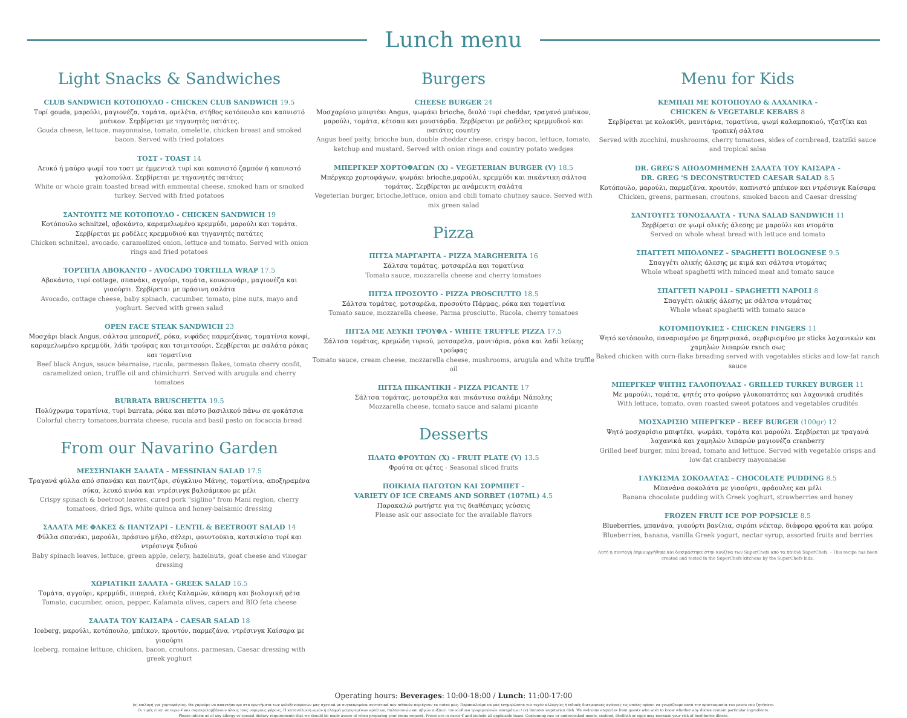Lunch menu
Light Snacks & Sandwiches
CLUB SANDWICH ΚΟΤΟΠΟΥΛΟ - CHICKEN CLUB SANDWICH 19.5
Τυρί gouda, μαρούλι, μαγιονέζα, τομάτα, ομελέτα, στήθος κοτόπουλο και καπνιστό μπέικον. Σερβίρεται με τηγανητές πατάτες.
Gouda cheese, lettuce, mayonnaise, tomato, omelette, chicken breast and smoked bacon. Served with fried potatoes
ΤΟΣΤ - TOAST 14
Λευκό ή μαύρο ψωμί του τοστ με έμμενταλ τυρί και καπνιστό ζαμπόν ή καπνιστό γαλοπούλα. Σερβίρεται με τηγανητές πατάτες
White or whole grain toasted bread with emmental cheese, smoked ham or smoked turkey. Served with fried potatoes
ΣΑΝΤΟΥΙΤΣ ΜΕ ΚΟΤΟΠΟΥΛΟ - CHICKEN SANDWICH 19
Κοτόπουλο schnitzel, αβοκάντο, καραμελωμένο κρεμμύδι, μαρούλι και τομάτα. Σερβίρεται με ροδέλες κρεμμυδιού και τηγανητές πατάτες
Chicken schnitzel, avocado, caramelized onion, lettuce and tomato. Served with onion rings and fried potatoes
ΤΟΡΤΙΓΙΑ ΑΒΟΚΑΝΤΟ - AVOCADO TORTILLA WRAP 17.5
Αβοκάντο, τυρί cottage, σπανάκι, αγγούρι, τομάτα, κουκουνάρι, μαγιονέζα και γιαούρτι. Σερβίρεται με πράσινη σαλάτα
Avocado, cottage cheese, baby spinach, cucumber, tomato, pine nuts, mayo and yoghurt. Served with green salad
OPEN FACE STEAK SANDWICH 23
Μοσχάρι black Angus, σάλτσα μπεαρνέζ, ρόκα, νιφάδες παρμεζάνας, τοματίνια κονφί, καραμελωμένο κρεμμύδι, λάδι τρούφας και τσιμιτσούρι. Σερβίρεται με σαλάτα ρόκας και τοματίνια
Beef black Angus, sauce béarnaise, rucola, parmesan flakes, tomato cherry confit, caramelized onion, truffle oil and chimichurri. Served with arugula and cherry tomatoes
BURRATA BRUSCHETTA 19.5
Πολύχρωμα τοματίνια, τυρί burrata, ρόκα και πέστο βασιλικού πάνω σε φοκάτσια
Colorful cherry tomatoes,burrata cheese, rucola and basil pesto on focaccia bread
From our Navarino Garden
ΜΕΣΣΗΝΙΑΚΗ ΣΑΛΑΤΑ - MESSINIAN SALAD 17.5
Τραγανά φύλλα από σπανάκι και παντζάρι, σύγκλινο Μάνης, τοματίνια, αποξηραμένα σύκα, λευκό κινόα και ντρέσινγκ βαλσάμικου με μέλι
Crispy spinach & beetroot leaves, cured pork "siglino" from Mani region, cherry tomatoes, dried figs, white quinoa and honey-balsamic dressing
ΣΑΛΑΤΑ ΜΕ ΦΑΚΕΣ & ΠΑΝΤΖΑΡΙ - LENTIL & BEETROOT SALAD 14
Φύλλα σπανάκι, μαρούλι, πράσινο μήλο, σέλερι, φουντούκια, κατσικίσιο τυρί και ντρέσινγκ ξυδιού
Baby spinach leaves, lettuce, green apple, celery, hazelnuts, goat cheese and vinegar dressing
ΧΩΡΙΑΤΙΚΗ ΣΑΛΑΤΑ - GREEK SALAD 16.5
Τομάτα, αγγούρι, κρεμμύδι, πιπεριά, ελιές Καλαμών, κάπαρη και βιολογική φέτα
Tomato, cucumber, onion, pepper, Kalamata olives, capers and BIO feta cheese
ΣΑΛΑΤΑ ΤΟΥ ΚΑΙΣΑΡΑ - CAESAR SALAD 18
Iceberg, μαρούλι, κοτόπουλο, μπέικον, κρουτόν, παρμεζάνα, ντρέσινγκ Καίσαρα με γιαούρτι
Iceberg, romaine lettuce, chicken, bacon, croutons, parmesan, Caesar dressing with greek yoghurt
Burgers
CHEESE BURGER 24
Μοσχαρίσιο μπιφτέκι Angus, ψωμάκι brioche, διπλό τυρί cheddar, τραγανό μπέικον, μαρούλι, τομάτα, κέτσαπ και μουστάρδα. Σερβίρεται με ροδέλες κρεμμυδιού και πατάτες country
Angus beef patty, brioche bun, double cheddar cheese, crispy bacon, lettuce, tomato, ketchup and mustard. Served with onion rings and country potato wedges
ΜΠΕΡΓΚΕΡ ΧΟΡΤΟΦΑΓΩΝ (Χ) - VEGETERIAN BURGER (V) 18.5
Μπέργκερ χορτοφάγων, ψωμάκι brioche,μαρούλι, κρεμμύδι και πικάντικη σάλτσα τομάτας. Σερβίρεται με ανάμεικτη σαλάτα
Vegeterian burger, brioche,lettuce, onion and chili tomato chutney sauce. Served with mix green salad
Pizza
ΠΙΤΣΑ ΜΑΡΓΑΡΙΤΑ - PIZZA MARGHERITA 16
Σάλτσα τομάτας, μοτσαρέλα και τοματίνια
Tomato sauce, mozzarella cheese and cherry tomatoes
ΠΙΤΣΑ ΠΡΟΣΟΥΤΟ - PIZZA PROSCIUTTO 18.5
Σάλτσα τομάτας, μοτσαρέλα, προσούτο Πάρμας, ρόκα και τοματίνια
Tomato sauce, mozzarella cheese, Parma prosciutto, Rucola, cherry tomatoes
ΠΙΤΣΑ ΜΕ ΛΕΥΚΗ ΤΡΟΥΦΑ - WHITE TRUFFLE PIZZA 17.5
Σάλτσα τομάτας, κρεμώδη τυριού, μοτσαρελα, μανιτάρια, ρόκα και λαδί λεύκης τρούφας
Tomato sauce, cream cheese, mozzarella cheese, mushrooms, arugula and white truffle oil
ΠΙΤΣΑ ΠΙΚΑΝΤΙΚΗ - PIZZA PICANTE 17
Σάλτσα τομάτας, μοτσαρέλα και πικάντικο σαλάμι Νάπολης
Mozzarella cheese, tomato sauce and salami picante
Desserts
ΠΛΑΤΩ ΦΡΟΥΤΩΝ (Χ) - FRUIT PLATE (V) 13.5
Φρούτα σε φέτες - Seasonal sliced fruits
ΠΟΙΚΙΛΙΑ ΠΑΓΩΤΩΝ ΚΑΙ ΣΟΡΜΠΕΤ -
VARIETY OF ICE CREAMS AND SORBET (107ML) 4.5
Παρακαλώ ρωτήστε για τις διαθέσιμες γεύσεις
Please ask our associate for the available flavors
Menu for Kids
ΚΕΜΠΑΠ ΜΕ ΚΟΤΟΠΟΥΛΟ & ΛΑΧΑΝΙΚΑ -
CHICKEN & VEGETABLE KEBABS 8
Σερβίρεται με κολοκύθι, μανιτάρια, τοματίνια, ψωμί καλαμποκιού, τζατζίκι και τροπική σάλτσα
Served with zucchini, mushrooms, cherry tomatoes, sides of cornbread, tzatziki sauce and tropical salsa
DR. GREG'S ΑΠΟΔΟΜΗΜΕΝΗ ΣΑΛΑΤΑ ΤΟΥ ΚΑΙΣΑΡΑ -
DR. GREG 'S DECONSTRUCTED CAESAR SALAD 8.5
Κοτόπουλο, μαρούλι, παρμεζάνα, κρουτόν, καπνιστό μπέικον και ντρέσινγκ Καίσαρα
Chicken, greens, parmesan, croutons, smoked bacon and Caesar dressing
ΣΑΝΤΟΥΙΤΣ ΤΟΝΟΣΑΛΑΤΑ - TUNA SALAD SANDWICH 11
Σερβίρεται σε ψωμί ολικής άλεσης με μαρούλι και ντομάτα
Served on whole wheat bread with lettuce and tomato
ΣΠΑΓΓΕΤΙ ΜΠΟΛΟΝΕΖ - SPAGHETTI BOLOGNESE 9.5
Σπαγγέτι ολικής άλεσης με κιμά και σάλτσα ντομάτας
Whole wheat spaghetti with minced meat and tomato sauce
ΣΠΑΓΓΕΤΙ NAPOLI - SPAGHETTI NAPOLI 8
Σπαγγέτι ολικής άλεσης με σάλτσα ντομάτας
Whole wheat spaghetti with tomato sauce
ΚΟΤΟΜΠΟΥΚΙΕΣ - CHICKEN FINGERS 11
Ψητό κοτόπουλο, παναρισμένο με δημητριακά, σερβιρισμένο με sticks λαχανικών και χαμηλών λιπαρών ranch σως
Baked chicken with corn-flake breading served with vegetables sticks and low-fat ranch sauce
ΜΠΕΡΓΚΕΡ ΨΗΤΗΣ ΓΑΛΟΠΟΥΛΑΣ - GRILLED TURKEY BURGER 11
Με μαρούλι, τομάτα, ψητές στο φούρνο γλυκοπατάτες και λαχανικά crudités
With lettuce, tomato, oven roasted sweet potatoes and vegetables crudités
ΜΟΣΧΑΡΙΣΙΟ ΜΠΕΡΓΚΕΡ - BEEF BURGER (100gr) 12
Ψητό μοσχαρίσιο μπιφτέκι, ψωμάκι, τομάτα και μαρούλι. Σερβίρεται με τραγανά λαχανικά και χαμηλών λιπαρών μαγιονέζα cranberry
Grilled beef burger, mini bread, tomato and lettuce. Served with vegetable crisps and low-fat cranberry mayonnaise
ΓΛΥΚΙΣΜΑ ΣΟΚΟΛΑΤΑΣ - CHOCOLATE PUDDING 8.5
Μπανάνα σοκολάτα με γιαούρτι, φράουλες και μέλι
Banana chocolate pudding with Greek yoghurt, strawberries and honey
FROZEN FRUIT ICE POP POPSICLE 8.5
Blueberries, μπανάνα, γιαούρτι βανίλια, σιρόπι νέκταρ, διάφορα φρούτα και μούρα
Blueberries, banana, vanilla Greek yogurt, nectar syrup, assorted fruits and berries
Αυτή η συνταγή δημιουργήθηκε και δοκιμάστηκε στην κουζίνα των SuperChefs από τα παιδιά SuperChefs. - This recipe has been created and tested in the SuperChefs kitchens by the SuperChefs kids.
Operating hours: Beverages: 10:00-18:00 / Lunch: 11:00-17:00
(x) επιλογή για χορτοφάγους. Θα χαρούμε να απαντήσουμε στα ερωτήματα των φιλοξενούμενών μας σχετικά με συγκεκριμένα συστατικά που πιθανόν περιέχουν τα πιάτα μας. Παρακαλούμε να μας ενημερώσετε για τυχόν αλλεργίες ή ειδικές διατροφικές ανάγκες τις οποίες πρέπει να γνωρίζουμε κατά την προετοιμασία του μενού που ζητήσατε.
Οι τιμές είναι σε ευρώ € και συμπεριλαμβάνουν όλους τους νόμιμους φόρους. Η κατανάλωση ωμών ή ελαφρά μαγειρεμένων κρεάτων, θαλασσινών και αβγών αυξάνει τον κίνδυνο τροφιμογενών νοσημάτων / (v) Denotes vegetarian dish. We welcome enquiries from guests who wish to know whether any dishes contain particular ingredients.
Please inform us of any allergy or special dietary requirements that we should be made aware of when preparing your menu request. Prices are in euros € and include all applicable taxes. Consuming raw or undercooked meats, seafood, shellfish or eggs may increase your risk of food-borne illness.